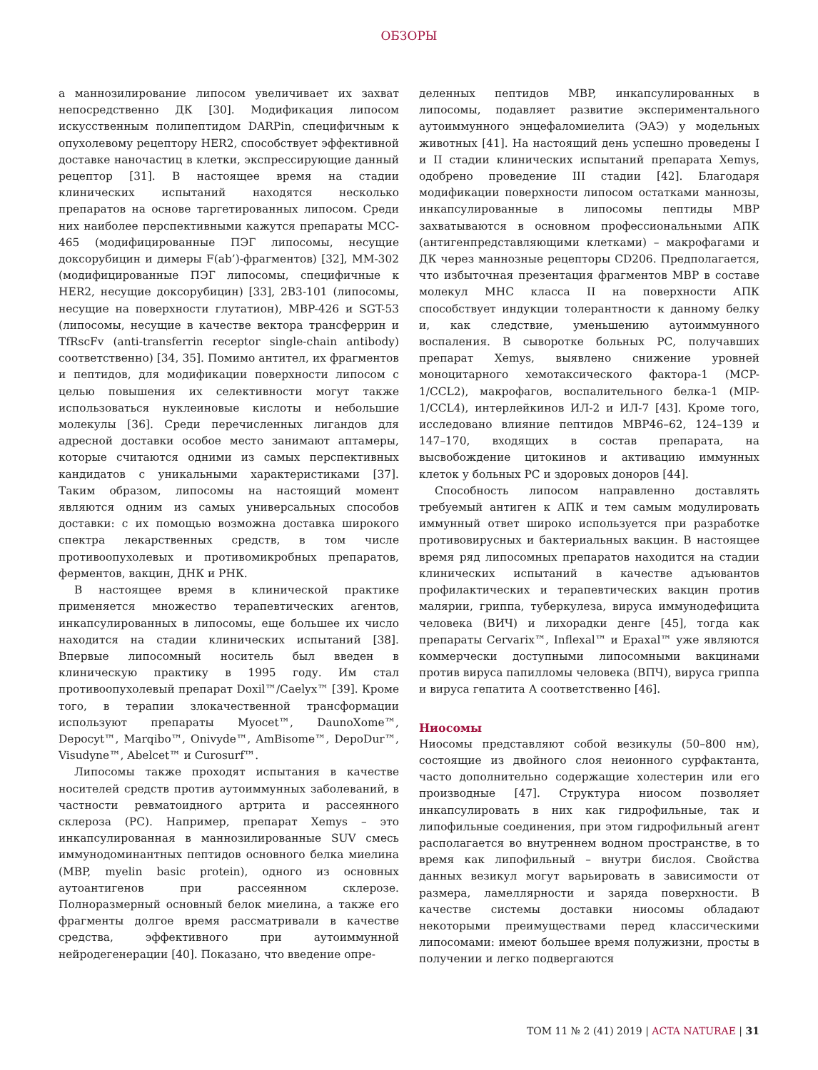ОБЗОРЫ
а маннозилирование липосом увеличивает их захват непосредственно ДК [30]. Модификация липосом искусственным полипептидом DARPin, специфичным к опухолевому рецептору HER2, способствует эффективной доставке наночастиц в клетки, экспрессирующие данный рецептор [31]. В настоящее время на стадии клинических испытаний находятся несколько препаратов на основе таргетированных липосом. Среди них наиболее перспективными кажутся препараты MCC-465 (модифицированные ПЭГ липосомы, несущие доксорубицин и димеры F(ab’)-фрагментов) [32], MM-302 (модифицированные ПЭГ липосомы, специфичные к HER2, несущие доксорубицин) [33], 2B3-101 (липосомы, несущие на поверхности глутатион), MBP-426 и SGT-53 (липосомы, несущие в качестве вектора трансферрин и TfRscFv (anti-transferrin receptor single-chain antibody) соответственно) [34, 35]. Помимо антител, их фрагментов и пептидов, для модификации поверхности липосом с целью повышения их селективности могут также использоваться нуклеиновые кислоты и небольшие молекулы [36]. Среди перечисленных лигандов для адресной доставки особое место занимают аптамеры, которые считаются одними из самых перспективных кандидатов с уникальными характеристиками [37]. Таким образом, липосомы на настоящий момент являются одним из самых универсальных способов доставки: с их помощью возможна доставка широкого спектра лекарственных средств, в том числе противоопухолевых и противомикробных препаратов, ферментов, вакцин, ДНК и РНК.
В настоящее время в клинической практике применяется множество терапевтических агентов, инкапсулированных в липосомы, еще большее их число находится на стадии клинических испытаний [38]. Впервые липосомный носитель был введен в клиническую практику в 1995 году. Им стал противоопухолевый препарат Doxil™/Caelyx™ [39]. Кроме того, в терапии злокачественной трансформации используют препараты Myocet™, DaunoXome™, Depocyt™, Marqibo™, Onivyde™, AmBisome™, DepoDur™, Visudyne™, Abelcet™ и Curosurf™.
Липосомы также проходят испытания в качестве носителей средств против аутоиммунных заболеваний, в частности ревматоидного артрита и рассеянного склероза (РС). Например, препарат Xemys – это инкапсулированная в маннозилированные SUV смесь иммунодоминантных пептидов основного белка миелина (MBP, myelin basic protein), одного из основных аутоантигенов при рассеянном склерозе. Полноразмерный основный белок миелина, а также его фрагменты долгое время рассматривали в качестве средства, эффективного при аутоиммунной нейродегенерации [40]. Показано, что введение опре-
деленных пептидов MBP, инкапсулированных в липосомы, подавляет развитие экспериментального аутоиммунного энцефаломиелита (ЭАЭ) у модельных животных [41]. На настоящий день успешно проведены I и II стадии клинических испытаний препарата Xemys, одобрено проведение III стадии [42]. Благодаря модификации поверхности липосом остатками маннозы, инкапсулированные в липосомы пептиды MBP захватываются в основном профессиональными АПК (антигенпредставляющими клетками) – макрофагами и ДК через маннозные рецепторы CD206. Предполагается, что избыточная презентация фрагментов MBP в составе молекул MHC класса II на поверхности АПК способствует индукции толерантности к данному белку и, как следствие, уменьшению аутоиммунного воспаления. В сыворотке больных РС, получавших препарат Xemys, выявлено снижение уровней моноцитарного хемотаксического фактора-1 (MCP-1/CCL2), макрофагов, воспалительного белка-1 (MIP-1/CCL4), интерлейкинов ИЛ-2 и ИЛ-7 [43]. Кроме того, исследовано влияние пептидов MBP46–62, 124–139 и 147–170, входящих в состав препарата, на высвобождение цитокинов и активацию иммунных клеток у больных РС и здоровых доноров [44].
Способность липосом направленно доставлять требуемый антиген к АПК и тем самым модулировать иммунный ответ широко используется при разработке противовирусных и бактериальных вакцин. В настоящее время ряд липосомных препаратов находится на стадии клинических испытаний в качестве адъювантов профилактических и терапевтических вакцин против малярии, гриппа, туберкулеза, вируса иммунодефицита человека (ВИЧ) и лихорадки денге [45], тогда как препараты Cervarix™, Inflexal™ и Epaxal™ уже являются коммерчески доступными липосомными вакцинами против вируса папилломы человека (ВПЧ), вируса гриппа и вируса гепатита А соответственно [46].
Ниосомы
Ниосомы представляют собой везикулы (50–800 нм), состоящие из двойного слоя неионного сурфактанта, часто дополнительно содержащие холестерин или его производные [47]. Структура ниосом позволяет инкапсулировать в них как гидрофильные, так и липофильные соединения, при этом гидрофильный агент располагается во внутреннем водном пространстве, в то время как липофильный – внутри бислоя. Свойства данных везикул могут варьировать в зависимости от размера, ламеллярности и заряда поверхности. В качестве системы доставки ниосомы обладают некоторыми преимуществами перед классическими липосомами: имеют большее время полужизни, просты в получении и легко подвергаются
ТОМ 11 № 2 (41) 2019 | ACTA NATURAE | 31